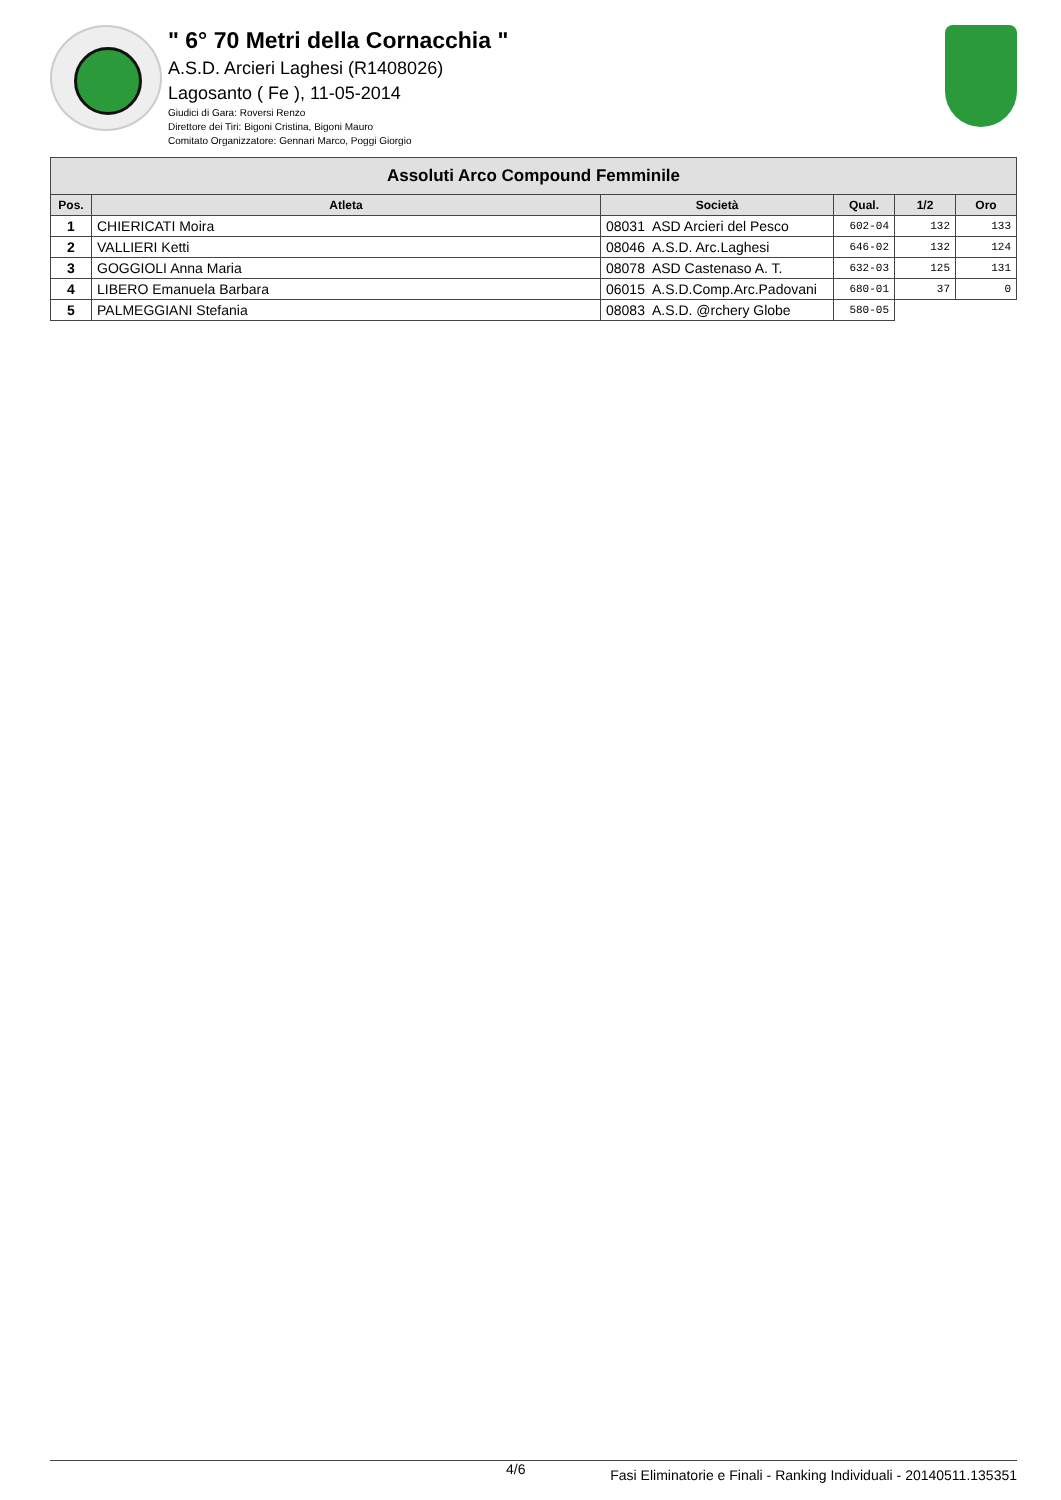" 6° 70 Metri della Cornacchia "
A.S.D. Arcieri Laghesi (R1408026)
Lagosanto ( Fe ), 11-05-2014
Giudici di Gara: Roversi Renzo
Direttore dei Tiri: Bigoni Cristina, Bigoni Mauro
Comitato Organizzatore: Gennari Marco, Poggi Giorgio
| Assoluti Arco Compound Femminile | | | | | |
| --- | --- | --- | --- | --- | --- |
| Pos. | Atleta | Società | Qual. | 1/2 | Oro |
| 1 | CHIERICATI Moira | 08031 ASD Arcieri del Pesco | 602-04 | 132 | 133 |
| 2 | VALLIERI Ketti | 08046 A.S.D. Arc.Laghesi | 646-02 | 132 | 124 |
| 3 | GOGGIOLI Anna Maria | 08078 ASD Castenaso A. T. | 632-03 | 125 | 131 |
| 4 | LIBERO Emanuela Barbara | 06015 A.S.D.Comp.Arc.Padovani | 680-01 | 37 | 0 |
| 5 | PALMEGGIANI Stefania | 08083 A.S.D. @rchery Globe | 580-05 | | |
4/6 Fasi Eliminatorie e Finali - Ranking Individuali - 20140511.135351